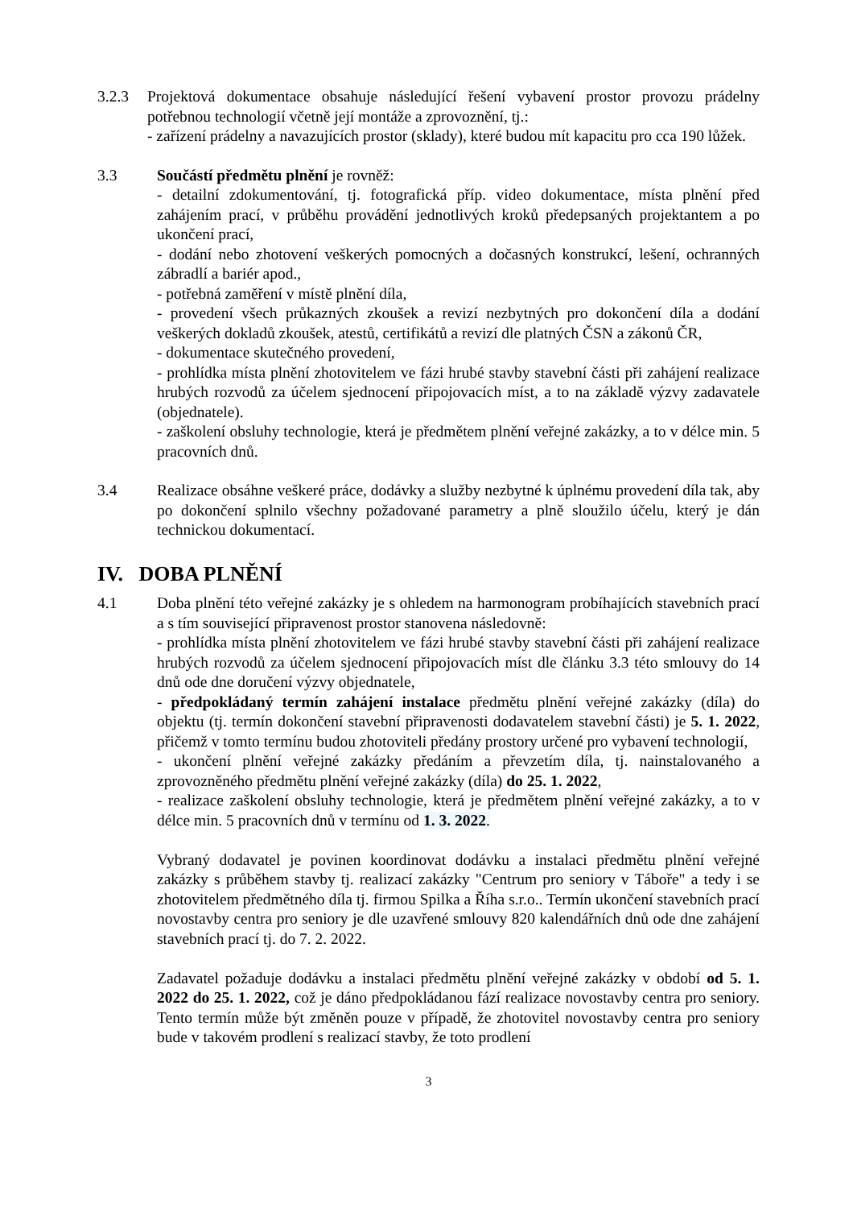3.2.3 Projektová dokumentace obsahuje následující řešení vybavení prostor provozu prádelny potřebnou technologií včetně její montáže a zprovoznění, tj.:
- zařízení prádelny a navazujících prostor (sklady), které budou mít kapacitu pro cca 190 lůžek.
3.3 Součástí předmětu plnění je rovněž:
- detailní zdokumentování, tj. fotografická příp. video dokumentace, místa plnění před zahájením prací, v průběhu provádění jednotlivých kroků předepsaných projektantem a po ukončení prací,
- dodání nebo zhotovení veškerých pomocných a dočasných konstrukcí, lešení, ochranných zábradlí a bariér apod.,
- potřebná zaměření v místě plnění díla,
- provedení všech průkazných zkoušek a revizí nezbytných pro dokončení díla a dodání veškerých dokladů zkoušek, atestů, certifikátů a revizí dle platných ČSN a zákonů ČR,
- dokumentace skutečného provedení,
- prohlídka místa plnění zhotovitelem ve fázi hrubé stavby stavební části při zahájení realizace hrubých rozvodů za účelem sjednocení připojovacích míst, a to na základě výzvy zadavatele (objednatele).
- zaškolení obsluhy technologie, která je předmětem plnění veřejné zakázky, a to v délce min. 5 pracovních dnů.
3.4 Realizace obsáhne veškeré práce, dodávky a služby nezbytné k úplnému provedení díla tak, aby po dokončení splnilo všechny požadované parametry a plně sloužilo účelu, který je dán technickou dokumentací.
IV. DOBA PLNĚNÍ
4.1 Doba plnění této veřejné zakázky je s ohledem na harmonogram probíhajících stavebních prací a s tím související připravenost prostor stanovena následovně:
- prohlídka místa plnění zhotovitelem ve fázi hrubé stavby stavební části při zahájení realizace hrubých rozvodů za účelem sjednocení připojovacích míst dle článku 3.3 této smlouvy do 14 dnů ode dne doručení výzvy objednatele,
- předpokládaný termín zahájení instalace předmětu plnění veřejné zakázky (díla) do objektu (tj. termín dokončení stavební připravenosti dodavatelem stavební části) je 5. 1. 2022, přičemž v tomto termínu budou zhotoviteli předány prostory určené pro vybavení technologií,
- ukončení plnění veřejné zakázky předáním a převzetím díla, tj. nainstalovaného a zprovozněného předmětu plnění veřejné zakázky (díla) do 25. 1. 2022,
- realizace zaškolení obsluhy technologie, která je předmětem plnění veřejné zakázky, a to v délce min. 5 pracovních dnů v termínu od 1. 3. 2022.
Vybraný dodavatel je povinen koordinovat dodávku a instalaci předmětu plnění veřejné zakázky s průběhem stavby tj. realizací zakázky "Centrum pro seniory v Táboře" a tedy i se zhotovitelem předmětného díla tj. firmou Spilka a Říha s.r.o.. Termín ukončení stavebních prací novostavby centra pro seniory je dle uzavřené smlouvy 820 kalendářních dnů ode dne zahájení stavebních prací tj. do 7. 2. 2022.
Zadavatel požaduje dodávku a instalaci předmětu plnění veřejné zakázky v období od 5. 1. 2022 do 25. 1. 2022, což je dáno předpokládanou fází realizace novostavby centra pro seniory. Tento termín může být změněn pouze v případě, že zhotovitel novostavby centra pro seniory bude v takovém prodlení s realizací stavby, že toto prodlení
3